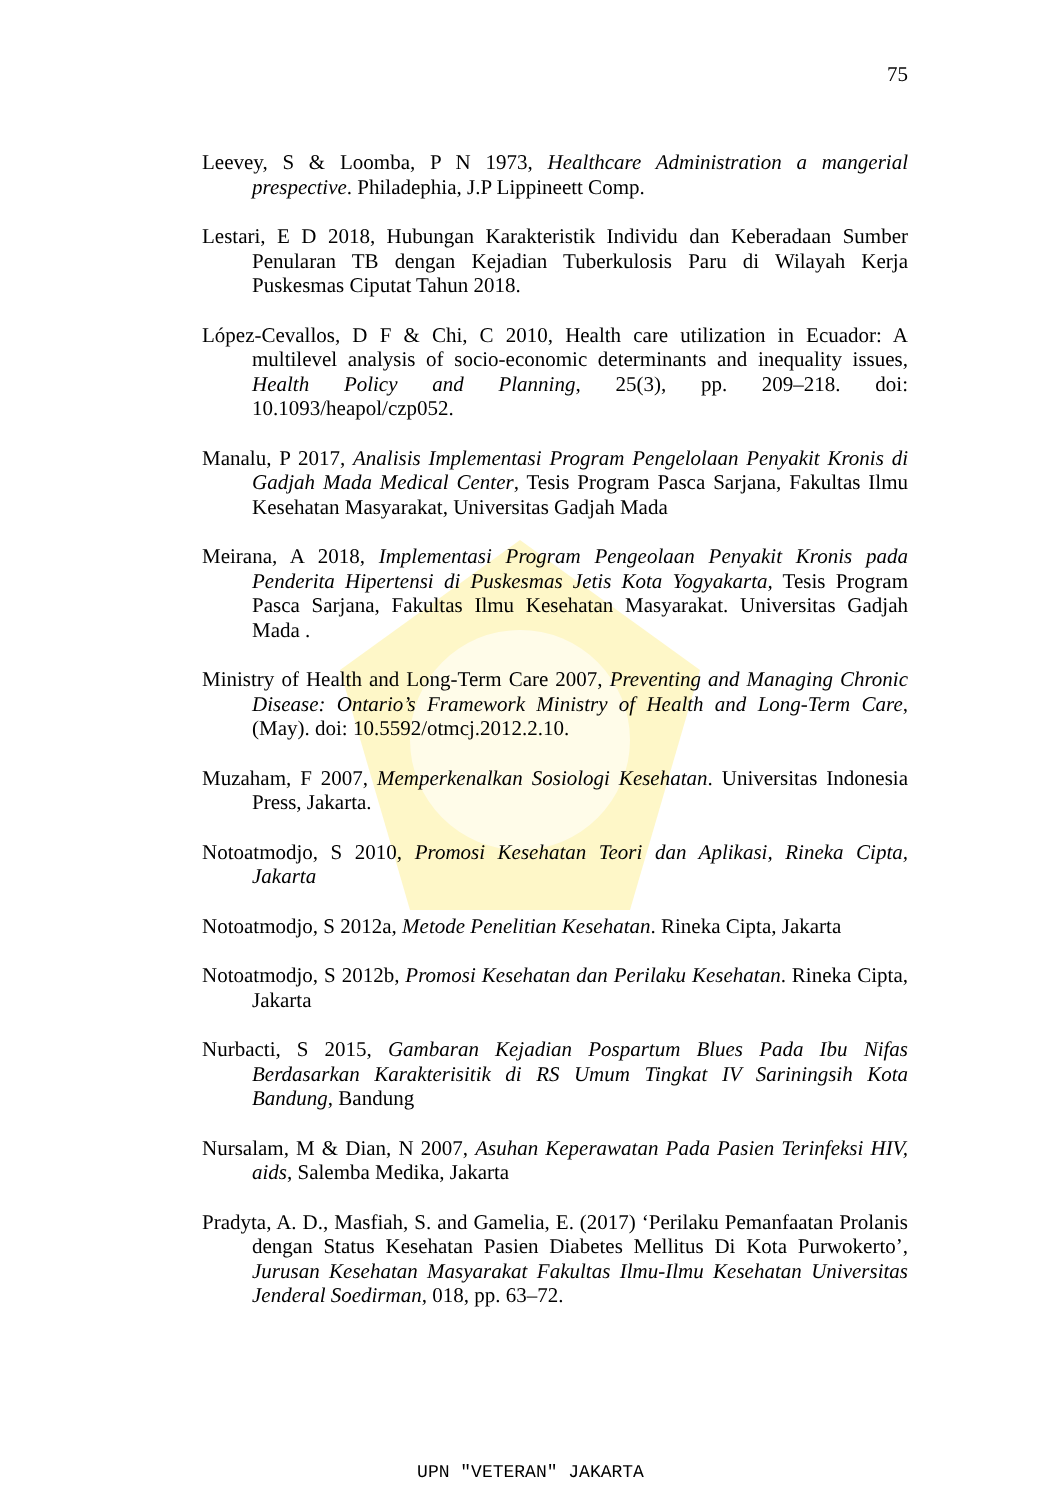75
Leevey, S & Loomba, P N 1973, Healthcare Administration a mangerial prespective. Philadephia, J.P Lippineett Comp.
Lestari, E D 2018, Hubungan Karakteristik Individu dan Keberadaan Sumber Penularan TB dengan Kejadian Tuberkulosis Paru di Wilayah Kerja Puskesmas Ciputat Tahun 2018.
López-Cevallos, D F & Chi, C 2010, Health care utilization in Ecuador: A multilevel analysis of socio-economic determinants and inequality issues, Health Policy and Planning, 25(3), pp. 209–218. doi: 10.1093/heapol/czp052.
Manalu, P 2017, Analisis Implementasi Program Pengelolaan Penyakit Kronis di Gadjah Mada Medical Center, Tesis Program Pasca Sarjana, Fakultas Ilmu Kesehatan Masyarakat, Universitas Gadjah Mada
Meirana, A 2018, Implementasi Program Pengeolaan Penyakit Kronis pada Penderita Hipertensi di Puskesmas Jetis Kota Yogyakarta, Tesis Program Pasca Sarjana, Fakultas Ilmu Kesehatan Masyarakat. Universitas Gadjah Mada .
Ministry of Health and Long-Term Care 2007, Preventing and Managing Chronic Disease: Ontario’s Framework Ministry of Health and Long-Term Care, (May). doi: 10.5592/otmcj.2012.2.10.
Muzaham, F 2007, Memperkenalkan Sosiologi Kesehatan. Universitas Indonesia Press, Jakarta.
Notoatmodjo, S 2010, Promosi Kesehatan Teori dan Aplikasi, Rineka Cipta, Jakarta
Notoatmodjo, S 2012a, Metode Penelitian Kesehatan. Rineka Cipta, Jakarta
Notoatmodjo, S 2012b, Promosi Kesehatan dan Perilaku Kesehatan. Rineka Cipta, Jakarta
Nurbacti, S 2015, Gambaran Kejadian Pospartum Blues Pada Ibu Nifas Berdasarkan Karakterisitik di RS Umum Tingkat IV Sariningsih Kota Bandung, Bandung
Nursalam, M & Dian, N 2007, Asuhan Keperawatan Pada Pasien Terinfeksi HIV, aids, Salemba Medika, Jakarta
Pradyta, A. D., Masfiah, S. and Gamelia, E. (2017) ‘Perilaku Pemanfaatan Prolanis dengan Status Kesehatan Pasien Diabetes Mellitus Di Kota Purwokerto’, Jurusan Kesehatan Masyarakat Fakultas Ilmu-Ilmu Kesehatan Universitas Jenderal Soedirman, 018, pp. 63–72.
UPN "VETERAN" JAKARTA